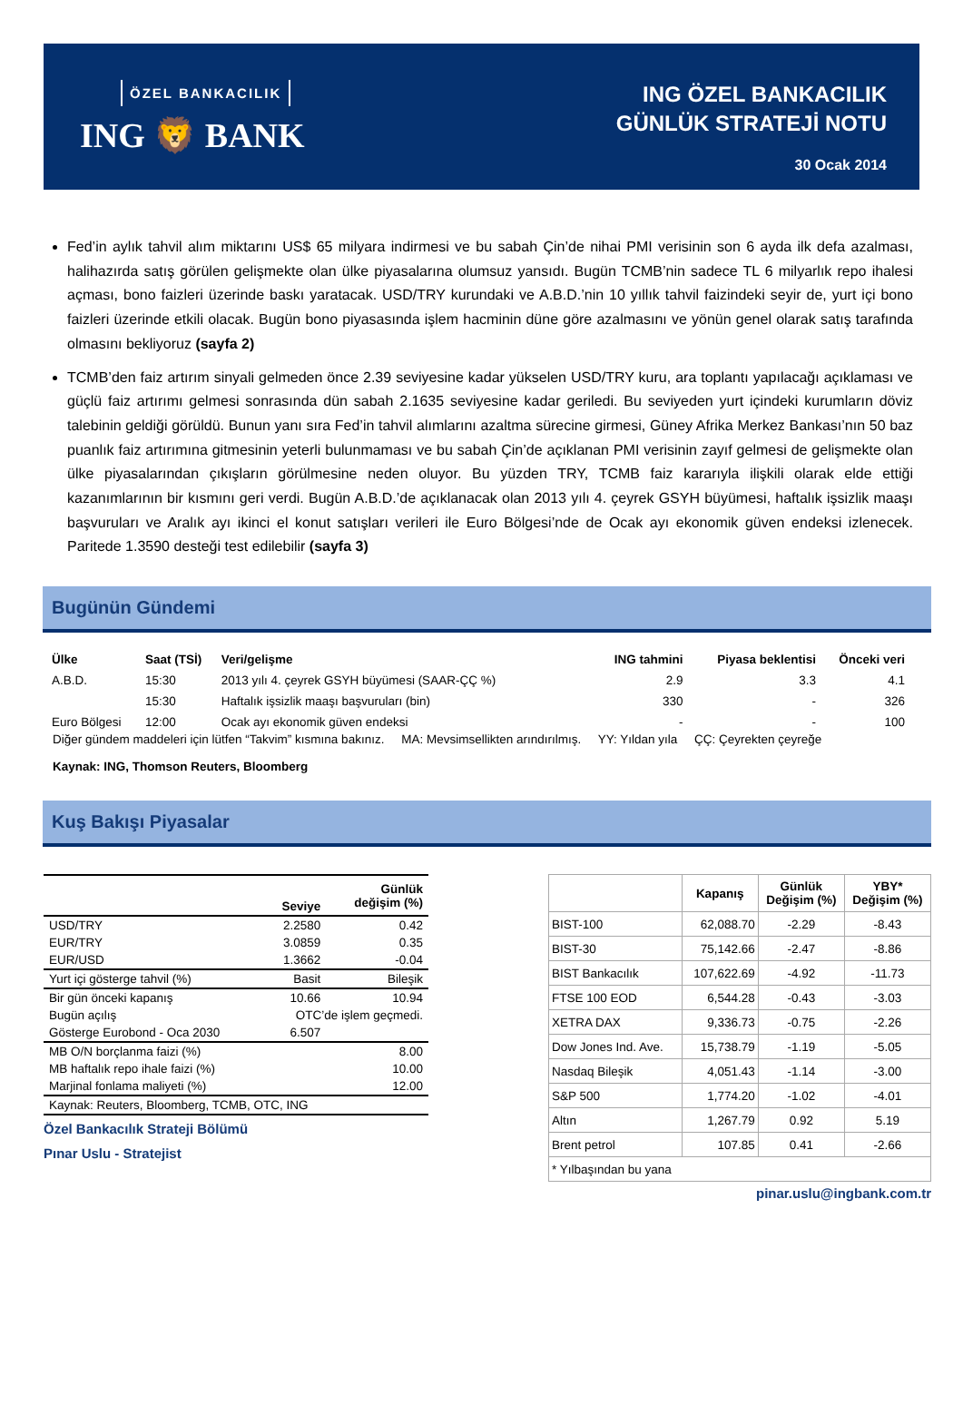ÖZEL BANKACILIK
ING 🦁 BANK
ING ÖZEL BANKACILIK
GÜNLÜK STRATEJİ NOTU
30 Ocak 2014
Fed’in aylık tahvil alım miktarını US$ 65 milyara indirmesi ve bu sabah Çin’de nihai PMI verisinin son 6 ayda ilk defa azalması, halihazırda satış görülen gelişmekte olan ülke piyasalarına olumsuz yansıdı. Bugün TCMB’nin sadece TL 6 milyarlık repo ihalesi açması, bono faizleri üzerinde baskı yaratacak. USD/TRY kurundaki ve A.B.D.’nin 10 yıllık tahvil faizindeki seyir de, yurt içi bono faizleri üzerinde etkili olacak. Bugün bono piyasasında işlem hacminin düne göre azalmasını ve yönün genel olarak satış tarafında olmasını bekliyoruz (sayfa 2)
TCMB’den faiz artırım sinyali gelmeden önce 2.39 seviyesine kadar yükselen USD/TRY kuru, ara toplantı yapılacağı açıklaması ve güçlü faiz artırımı gelmesi sonrasında dün sabah 2.1635 seviyesine kadar geriledi. Bu seviyeden yurt içindeki kurumların döviz talebinin geldiği görüldü. Bunun yanı sıra Fed’in tahvil alımlarını azaltma sürecine girmesi, Güney Afrika Merkez Bankası’nın 50 baz puanlık faiz artırımına gitmesinin yeterli bulunmaması ve bu sabah Çin’de açıklanan PMI verisinin zayıf gelmesi de gelişmekte olan ülke piyasalarından çıkışların görülmesine neden oluyor. Bu yüzden TRY, TCMB faiz kararıyla ilişkili olarak elde ettiği kazanımlarının bir kısmını geri verdi. Bugün A.B.D.’de açıklanacak olan 2013 yılı 4. çeyrek GSYH büyümesi, haftalık işsizlik maaşı başvuruları ve Aralık ayı ikinci el konut satışları verileri ile Euro Bölgesi’nde de Ocak ayı ekonomik güven endeksi izlenecek. Paritede 1.3590 desteği test edilebilir (sayfa 3)
Bugünün Gündemi
| Ülke | Saat (TSİ) | Veri/gelişme | ING tahmini | Piyasa beklentisi | Önceki veri |
| --- | --- | --- | --- | --- | --- |
| A.B.D. | 15:30 | 2013 yılı 4. çeyrek GSYH büyümesi (SAAR-ÇÇ %) | 2.9 | 3.3 | 4.1 |
| | 15:30 | Haftalık işsizlik maaşı başvuruları (bin) | 330 | - | 326 |
| Euro Bölgesi | 12:00 | Ocak ayı ekonomik güven endeksi | - | - | 100 |
Diğer gündem maddeleri için lütfen “Takvim” kısmına bakınız. MA: Mevsimsellikten arındırılmış. YY: Yıldan yıla ÇÇ: Çeyrekten çeyreğe
Kaynak: ING, Thomson Reuters, Bloomberg
Kuş Bakışı Piyasalar
| | Seviye | Günlük değişim (%) |
| --- | --- | --- |
| USD/TRY | 2.2580 | 0.42 |
| EUR/TRY | 3.0859 | 0.35 |
| EUR/USD | 1.3662 | -0.04 |
| Yurt içi gösterge tahvil (%) | Basit | Bileşik |
| Bir gün önceki kapanış | 10.66 | 10.94 |
| Bugün açılış | OTC’de işlem geçmedi. | |
| Gösterge Eurobond - Oca 2030 | 6.507 | |
| MB O/N borçlanma faizi (%) | | 8.00 |
| MB haftalık repo ihale faizi (%) | | 10.00 |
| Marjinal fonlama maliyeti (%) | | 12.00 |
| Kaynak: Reuters, Bloomberg, TCMB, OTC, ING | | |
Özel Bankacılık Strateji Bölümü
Pınar Uslu - Stratejist
| | Kapanış | Günlük Değişim (%) | YBY* Değişim (%) |
| --- | --- | --- | --- |
| BIST-100 | 62,088.70 | -2.29 | -8.43 |
| BIST-30 | 75,142.66 | -2.47 | -8.86 |
| BIST Bankacılık | 107,622.69 | -4.92 | -11.73 |
| FTSE 100 EOD | 6,544.28 | -0.43 | -3.03 |
| XETRA DAX | 9,336.73 | -0.75 | -2.26 |
| Dow Jones Ind. Ave. | 15,738.79 | -1.19 | -5.05 |
| Nasdaq Bileşik | 4,051.43 | -1.14 | -3.00 |
| S&P 500 | 1,774.20 | -1.02 | -4.01 |
| Altın | 1,267.79 | 0.92 | 5.19 |
| Brent petrol | 107.85 | 0.41 | -2.66 |
| * Yılbaşından bu yana | | | |
pinar.uslu@ingbank.com.tr